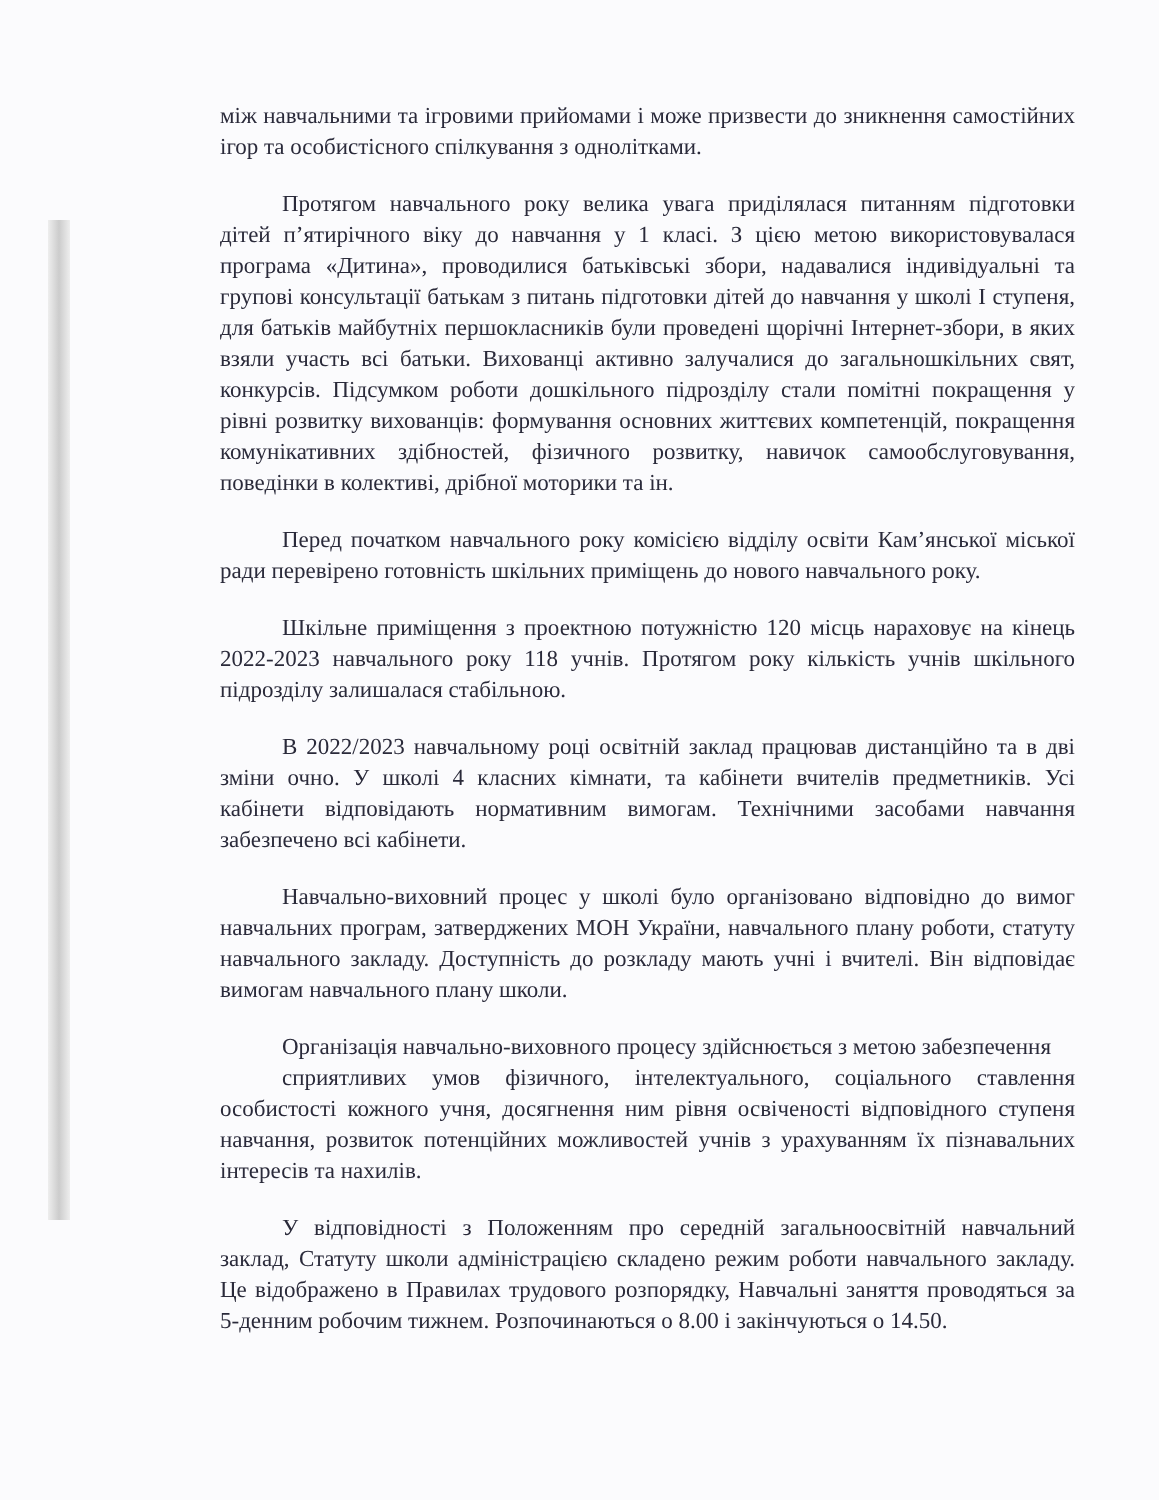між навчальними та ігровими прийомами і може призвести до зникнення самостійних ігор та особистісного спілкування з однолітками.
Протягом навчального року велика увага приділялася питанням підготовки дітей п’ятирічного віку до навчання у 1 класі. З цією метою використовувалася програма «Дитина», проводилися батьківські збори, надавалися індивідуальні та групові консультації батькам з питань підготовки дітей до навчання у школі I ступеня, для батьків майбутніх першокласників були проведені щорічні Інтернет-збори, в яких взяли участь всі батьки. Вихованці активно залучалися до загальношкільних свят, конкурсів. Підсумком роботи дошкільного підрозділу стали помітні покращення у рівні розвитку вихованців: формування основних життєвих компетенцій, покращення комунікативних здібностей, фізичного розвитку, навичок самообслуговування, поведінки в колективі, дрібної моторики та ін.
Перед початком навчального року комісією відділу освіти Кам’янської міської ради перевірено готовність шкільних приміщень до нового навчального року.
Шкільне приміщення з проектною потужністю 120 місць нараховує на кінець 2022-2023 навчального року 118 учнів. Протягом року кількість учнів шкільного підрозділу залишалася стабільною.
В 2022/2023 навчальному році освітній заклад працював дистанційно та в дві зміни очно. У школі 4 класних кімнати, та кабінети вчителів предметників. Усі кабінети відповідають нормативним вимогам. Технічними засобами навчання забезпечено всі кабінети.
Навчально-виховний процес у школі було організовано відповідно до вимог навчальних програм, затверджених МОН України, навчального плану роботи, статуту навчального закладу. Доступність до розкладу мають учні і вчителі. Він відповідає вимогам навчального плану школи.
Організація навчально-виховного процесу здійснюється з метою забезпечення
сприятливих умов фізичного, інтелектуального, соціального ставлення особистості кожного учня, досягнення ним рівня освіченості відповідного ступеня навчання, розвиток потенційних можливостей учнів з урахуванням їх пізнавальних інтересів та нахилів.
У відповідності з Положенням про середній загальноосвітній навчальний заклад, Статуту школи адміністрацією складено режим роботи навчального закладу. Це відображено в Правилах трудового розпорядку, Навчальні заняття проводяться за 5-денним робочим тижнем. Розпочинаються о 8.00 і закінчуються о 14.50.